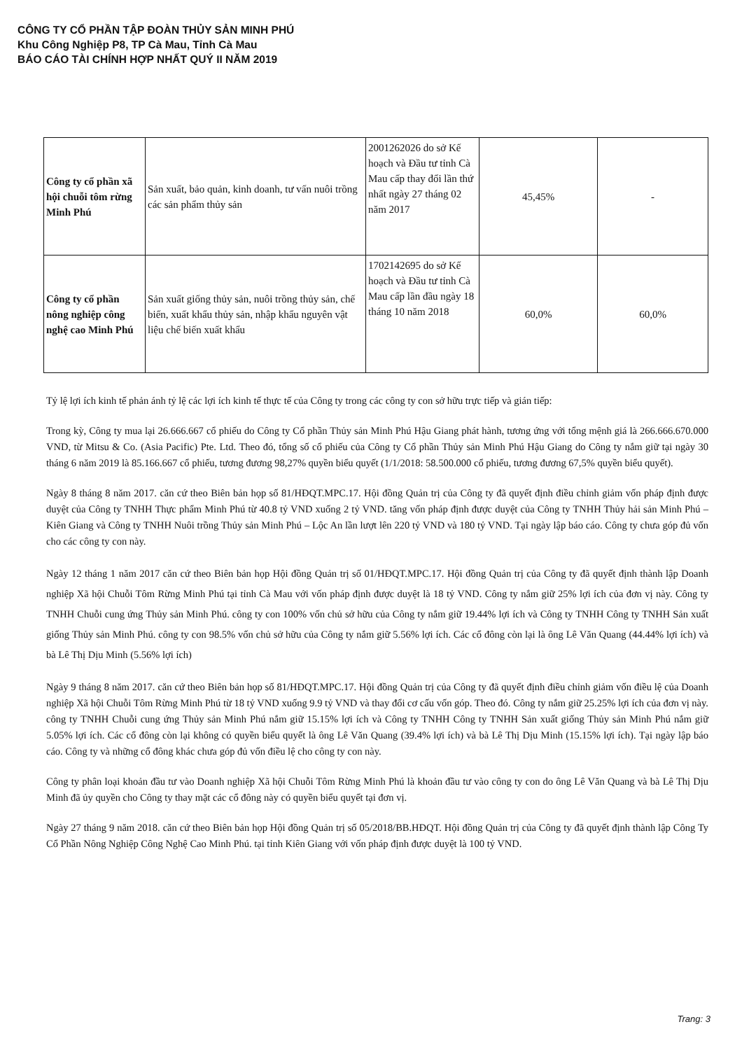CÔNG TY CỔ PHẦN TẬP ĐOÀN THỦY SẢN MINH PHÚ
Khu Công Nghiệp P8, TP Cà Mau, Tỉnh Cà Mau
BÁO CÁO TÀI CHÍNH HỢP NHẤT QUÝ II NĂM 2019
| Công ty cổ phần xã hội chuỗi tôm rừng Minh Phú | Sản xuất, bảo quản, kinh doanh, tư vấn nuôi trồng các sản phẩm thủy sản | 2001262026 do sở Kế hoạch và Đầu tư tỉnh Cà Mau cấp thay đổi lần thứ nhất ngày 27 tháng 02 năm 2017 | 45,45% | - |
| Công ty cổ phần nông nghiệp công nghệ cao Minh Phú | Sản xuất giống thủy sản, nuôi trồng thủy sản, chế biến, xuất khẩu thủy sản, nhập khẩu nguyên vật liệu chế biến xuất khẩu | 1702142695 do sở Kế hoạch và Đầu tư tỉnh Cà Mau cấp lần đầu ngày 18 tháng 10 năm 2018 | 60,0% | 60,0% |
Tỷ lệ lợi ích kinh tế phản ánh tỷ lệ các lợi ích kinh tế thực tế của Công ty trong các công ty con sở hữu trực tiếp và gián tiếp:
Trong kỳ, Công ty mua lại 26.666.667 cổ phiếu do Công ty Cổ phần Thủy sản Minh Phú Hậu Giang phát hành, tương ứng với tổng mệnh giá là 266.666.670.000 VND, từ Mitsu & Co. (Asia Pacific) Pte. Ltd. Theo đó, tổng số cổ phiếu của Công ty Cổ phần Thủy sản Minh Phú Hậu Giang do Công ty nắm giữ tại ngày 30 tháng 6 năm 2019 là 85.166.667 cổ phiếu, tương đương 98,27% quyền biểu quyết (1/1/2018: 58.500.000 cổ phiếu, tương đương 67,5% quyền biểu quyết).
Ngày 8 tháng 8 năm 2017. căn cứ theo Biên bản họp số 81/HĐQT.MPC.17. Hội đồng Quản trị của Công ty đã quyết định điều chỉnh giảm vốn pháp định được duyệt của Công ty TNHH Thực phẩm Minh Phú từ 40.8 tỷ VND xuống 2 tỷ VND. tăng vốn pháp định được duyệt của Công ty TNHH Thủy hải sản Minh Phú – Kiên Giang và Công ty TNHH Nuôi trồng Thủy sản Minh Phú – Lộc An lần lượt lên 220 tỷ VND và 180 tỷ VND. Tại ngày lập báo cáo. Công ty chưa góp đủ vốn cho các công ty con này.
Ngày 12 tháng 1 năm 2017 căn cứ theo Biên bản họp Hội đồng Quản trị số 01/HĐQT.MPC.17. Hội đồng Quản trị của Công ty đã quyết định thành lập Doanh nghiệp Xã hội Chuỗi Tôm Rừng Minh Phú tại tỉnh Cà Mau với vốn pháp định được duyệt là 18 tỷ VND. Công ty nắm giữ 25% lợi ích của đơn vị này. Công ty TNHH Chuỗi cung ứng Thủy sản Minh Phú. công ty con 100% vốn chủ sở hữu của Công ty nắm giữ 19.44% lợi ích và Công ty TNHH Công ty TNHH Sản xuất giống Thủy sản Minh Phú. công ty con 98.5% vốn chủ sở hữu của Công ty nắm giữ 5.56% lợi ích. Các cổ đông còn lại là ông Lê Văn Quang (44.44% lợi ích) và bà Lê Thị Dịu Minh (5.56% lợi ích)
Ngày 9 tháng 8 năm 2017. căn cứ theo Biên bản họp số 81/HĐQT.MPC.17. Hội đồng Quản trị của Công ty đã quyết định điều chỉnh giảm vốn điều lệ của Doanh nghiệp Xã hội Chuỗi Tôm Rừng Minh Phú từ 18 tỷ VND xuống 9.9 tỷ VND và thay đổi cơ cấu vốn góp. Theo đó. Công ty nắm giữ 25.25% lợi ích của đơn vị này. công ty TNHH Chuỗi cung ứng Thủy sản Minh Phú nắm giữ 15.15% lợi ích và Công ty TNHH Công ty TNHH Sản xuất giống Thủy sản Minh Phú nắm giữ 5.05% lợi ích. Các cổ đông còn lại không có quyền biểu quyết là ông Lê Văn Quang (39.4% lợi ích) và bà Lê Thị Dịu Minh (15.15% lợi ích). Tại ngày lập báo cáo. Công ty và những cổ đông khác chưa góp đủ vốn điều lệ cho công ty con này.
Công ty phân loại khoản đầu tư vào Doanh nghiệp Xã hội Chuỗi Tôm Rừng Minh Phú là khoản đầu tư vào công ty con do ông Lê Văn Quang và bà Lê Thị Dịu Minh đã ủy quyền cho Công ty thay mặt các cổ đông này có quyền biểu quyết tại đơn vị.
Ngày 27 tháng 9 năm 2018. căn cứ theo Biên bản họp Hội đồng Quản trị số 05/2018/BB.HĐQT. Hội đồng Quản trị của Công ty đã quyết định thành lập Công Ty Cổ Phần Nông Nghiệp Công Nghệ Cao Minh Phú. tại tỉnh Kiên Giang với vốn pháp định được duyệt là 100 tỷ VND.
Trang: 3